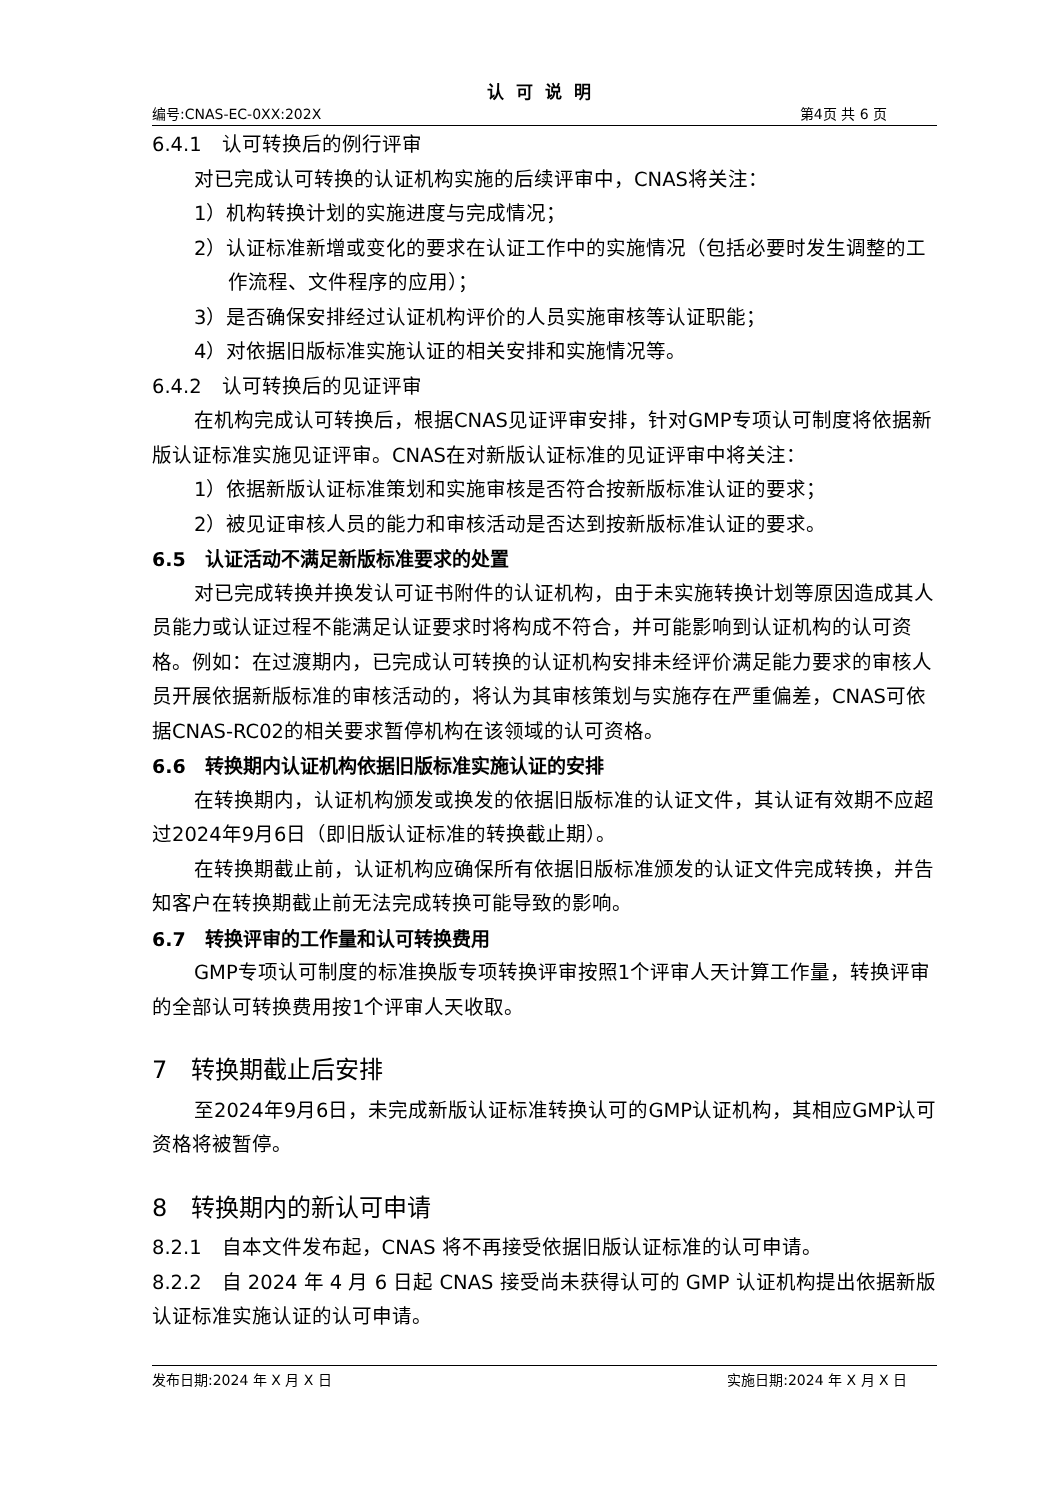认可说明
编号:CNAS-EC-0XX:202X 第4页 共 6 页
6.4.1　认可转换后的例行评审
对已完成认可转换的认证机构实施的后续评审中，CNAS将关注：
1）机构转换计划的实施进度与完成情况；
2）认证标准新增或变化的要求在认证工作中的实施情况（包括必要时发生调整的工作流程、文件程序的应用）；
3）是否确保安排经过认证机构评价的人员实施审核等认证职能；
4）对依据旧版标准实施认证的相关安排和实施情况等。
6.4.2　认可转换后的见证评审
在机构完成认可转换后，根据CNAS见证评审安排，针对GMP专项认可制度将依据新版认证标准实施见证评审。CNAS在对新版认证标准的见证评审中将关注：
1）依据新版认证标准策划和实施审核是否符合按新版标准认证的要求；
2）被见证审核人员的能力和审核活动是否达到按新版标准认证的要求。
6.5　认证活动不满足新版标准要求的处置
对已完成转换并换发认可证书附件的认证机构，由于未实施转换计划等原因造成其人员能力或认证过程不能满足认证要求时将构成不符合，并可能影响到认证机构的认可资格。例如：在过渡期内，已完成认可转换的认证机构安排未经评价满足能力要求的审核人员开展依据新版标准的审核活动的，将认为其审核策划与实施存在严重偏差，CNAS可依据CNAS-RC02的相关要求暂停机构在该领域的认可资格。
6.6　转换期内认证机构依据旧版标准实施认证的安排
在转换期内，认证机构颁发或换发的依据旧版标准的认证文件，其认证有效期不应超过2024年9月6日（即旧版认证标准的转换截止期）。
在转换期截止前，认证机构应确保所有依据旧版标准颁发的认证文件完成转换，并告知客户在转换期截止前无法完成转换可能导致的影响。
6.7　转换评审的工作量和认可转换费用
GMP专项认可制度的标准换版专项转换评审按照1个评审人天计算工作量，转换评审的全部认可转换费用按1个评审人天收取。
7　转换期截止后安排
至2024年9月6日，未完成新版认证标准转换认可的GMP认证机构，其相应GMP认可资格将被暂停。
8　转换期内的新认可申请
8.2.1　自本文件发布起，CNAS 将不再接受依据旧版认证标准的认可申请。
8.2.2　自 2024 年 4 月 6 日起 CNAS 接受尚未获得认可的 GMP 认证机构提出依据新版认证标准实施认证的认可申请。
发布日期:2024 年 X 月 X 日 实施日期:2024 年 X 月 X 日